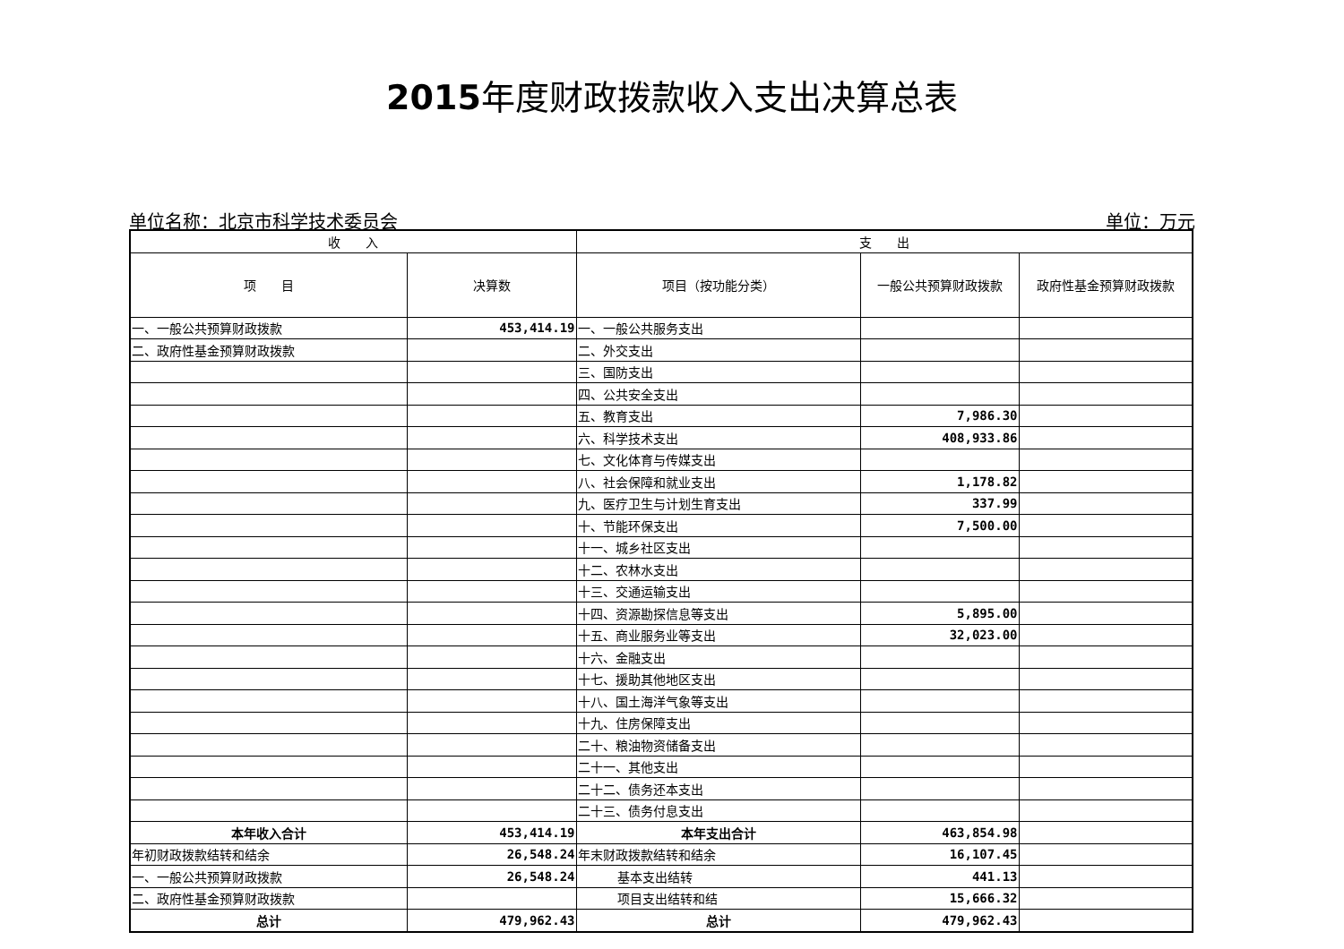2015年度财政拨款收入支出决算总表
单位名称：北京市科学技术委员会 单位：万元
| 收 入 | | 支 出 | | |
| --- | --- | --- | --- | --- |
| 项 目 | 决算数 | 项目（按功能分类） | 一般公共预算财政拨款 | 政府性基金预算财政拨款 |
| 一、一般公共预算财政拨款 | 453,414.19 | 一、一般公共服务支出 | | |
| 二、政府性基金预算财政拨款 | | 二、外交支出 | | |
| | | 三、国防支出 | | |
| | | 四、公共安全支出 | | |
| | | 五、教育支出 | 7,986.30 | |
| | | 六、科学技术支出 | 408,933.86 | |
| | | 七、文化体育与传媒支出 | | |
| | | 八、社会保障和就业支出 | 1,178.82 | |
| | | 九、医疗卫生与计划生育支出 | 337.99 | |
| | | 十、节能环保支出 | 7,500.00 | |
| | | 十一、城乡社区支出 | | |
| | | 十二、农林水支出 | | |
| | | 十三、交通运输支出 | | |
| | | 十四、资源勘探信息等支出 | 5,895.00 | |
| | | 十五、商业服务业等支出 | 32,023.00 | |
| | | 十六、金融支出 | | |
| | | 十七、援助其他地区支出 | | |
| | | 十八、国土海洋气象等支出 | | |
| | | 十九、住房保障支出 | | |
| | | 二十、粮油物资储备支出 | | |
| | | 二十一、其他支出 | | |
| | | 二十二、债务还本支出 | | |
| | | 二十三、债务付息支出 | | |
| 本年收入合计 | 453,414.19 | 本年支出合计 | 463,854.98 | |
| 年初财政拨款结转和结余 | 26,548.24 | 年末财政拨款结转和结余 | 16,107.45 | |
| 一、一般公共预算财政拨款 | 26,548.24 | 基本支出结转 | 441.13 | |
| 二、政府性基金预算财政拨款 | | 项目支出结转和结 | 15,666.32 | |
| 总计 | 479,962.43 | 总计 | 479,962.43 | |